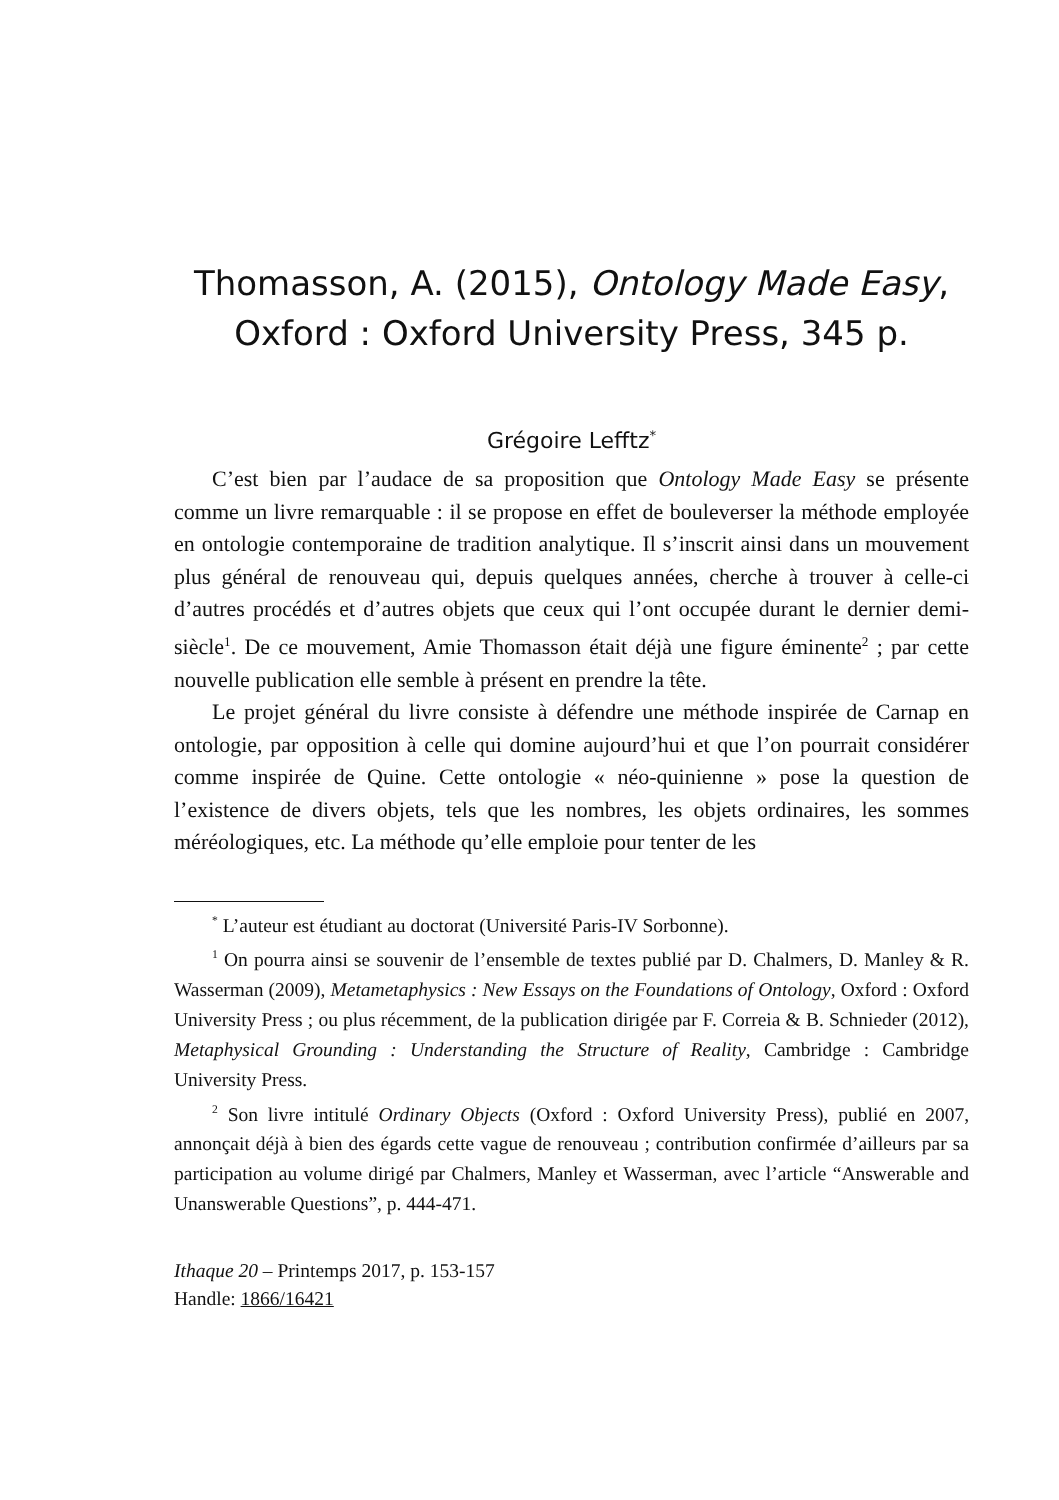Thomasson, A. (2015), Ontology Made Easy,
Oxford : Oxford University Press, 345 p.
Grégoire Lefftz<sup>*</sup>
C’est bien par l’audace de sa proposition que Ontology Made Easy se présente comme un livre remarquable : il se propose en effet de bouleverser la méthode employée en ontologie contemporaine de tradition analytique. Il s’inscrit ainsi dans un mouvement plus général de renouveau qui, depuis quelques années, cherche à trouver à celle-ci d’autres procédés et d’autres objets que ceux qui l’ont occupée durant le dernier demi-siècle<sup>1</sup>. De ce mouvement, Amie Thomasson était déjà une figure éminente<sup>2</sup> ; par cette nouvelle publication elle semble à présent en prendre la tête.
Le projet général du livre consiste à défendre une méthode inspirée de Carnap en ontologie, par opposition à celle qui domine aujourd’hui et que l’on pourrait considérer comme inspirée de Quine. Cette ontologie « néo-quinienne » pose la question de l’existence de divers objets, tels que les nombres, les objets ordinaires, les sommes méréologiques, etc. La méthode qu’elle emploie pour tenter de les
<sup>*</sup> L’auteur est étudiant au doctorat (Université Paris-IV Sorbonne).
<sup>1</sup> On pourra ainsi se souvenir de l’ensemble de textes publié par D. Chalmers, D. Manley & R. Wasserman (2009), Metametaphysics : New Essays on the Foundations of Ontology, Oxford : Oxford University Press ; ou plus récemment, de la publication dirigée par F. Correia & B. Schnieder (2012), Metaphysical Grounding : Understanding the Structure of Reality, Cambridge : Cambridge University Press.
<sup>2</sup> Son livre intitulé Ordinary Objects (Oxford : Oxford University Press), publié en 2007, annonçait déjà à bien des égards cette vague de renouveau ; contribution confirmée d’ailleurs par sa participation au volume dirigé par Chalmers, Manley et Wasserman, avec l’article “Answerable and Unanswerable Questions”, p. 444-471.
Ithaque 20 – Printemps 2017, p. 153-157
Handle: 1866/16421